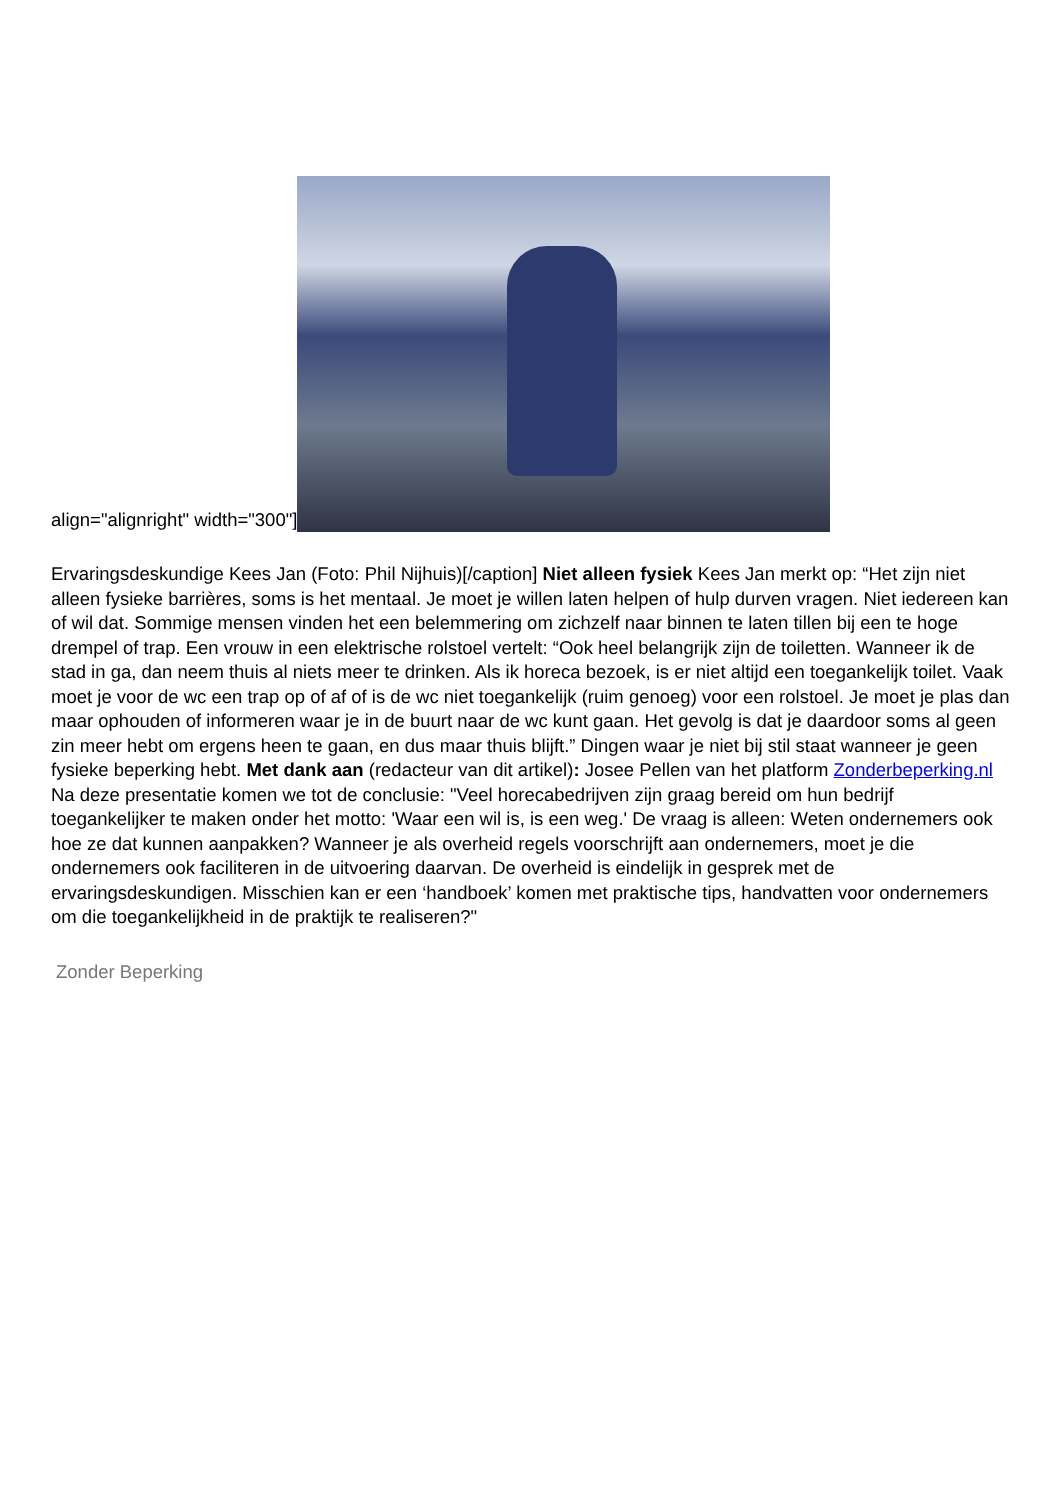align="alignright" width="300"]
Ervaringsdeskundige Kees Jan (Foto: Phil Nijhuis)[/caption] Niet alleen fysiek Kees Jan merkt op: “Het zijn niet alleen fysieke barrières, soms is het mentaal. Je moet je willen laten helpen of hulp durven vragen. Niet iedereen kan of wil dat. Sommige mensen vinden het een belemmering om zichzelf naar binnen te laten tillen bij een te hoge drempel of trap. Een vrouw in een elektrische rolstoel vertelt: “Ook heel belangrijk zijn de toiletten. Wanneer ik de stad in ga, dan neem thuis al niets meer te drinken. Als ik horeca bezoek, is er niet altijd een toegankelijk toilet. Vaak moet je voor de wc een trap op of af of is de wc niet toegankelijk (ruim genoeg) voor een rolstoel. Je moet je plas dan maar ophouden of informeren waar je in de buurt naar de wc kunt gaan. Het gevolg is dat je daardoor soms al geen zin meer hebt om ergens heen te gaan, en dus maar thuis blijft.” Dingen waar je niet bij stil staat wanneer je geen fysieke beperking hebt. Met dank aan (redacteur van dit artikel): Josee Pellen van het platform Zonderbeperking.nl Na deze presentatie komen we tot de conclusie: "Veel horecabedrijven zijn graag bereid om hun bedrijf toegankelijker te maken onder het motto: 'Waar een wil is, is een weg.' De vraag is alleen: Weten ondernemers ook hoe ze dat kunnen aanpakken? Wanneer je als overheid regels voorschrijft aan ondernemers, moet je die ondernemers ook faciliteren in de uitvoering daarvan. De overheid is eindelijk in gesprek met de ervaringsdeskundigen. Misschien kan er een ‘handboek’ komen met praktische tips, handvatten voor ondernemers om die toegankelijkheid in de praktijk te realiseren?"
Zonder Beperking